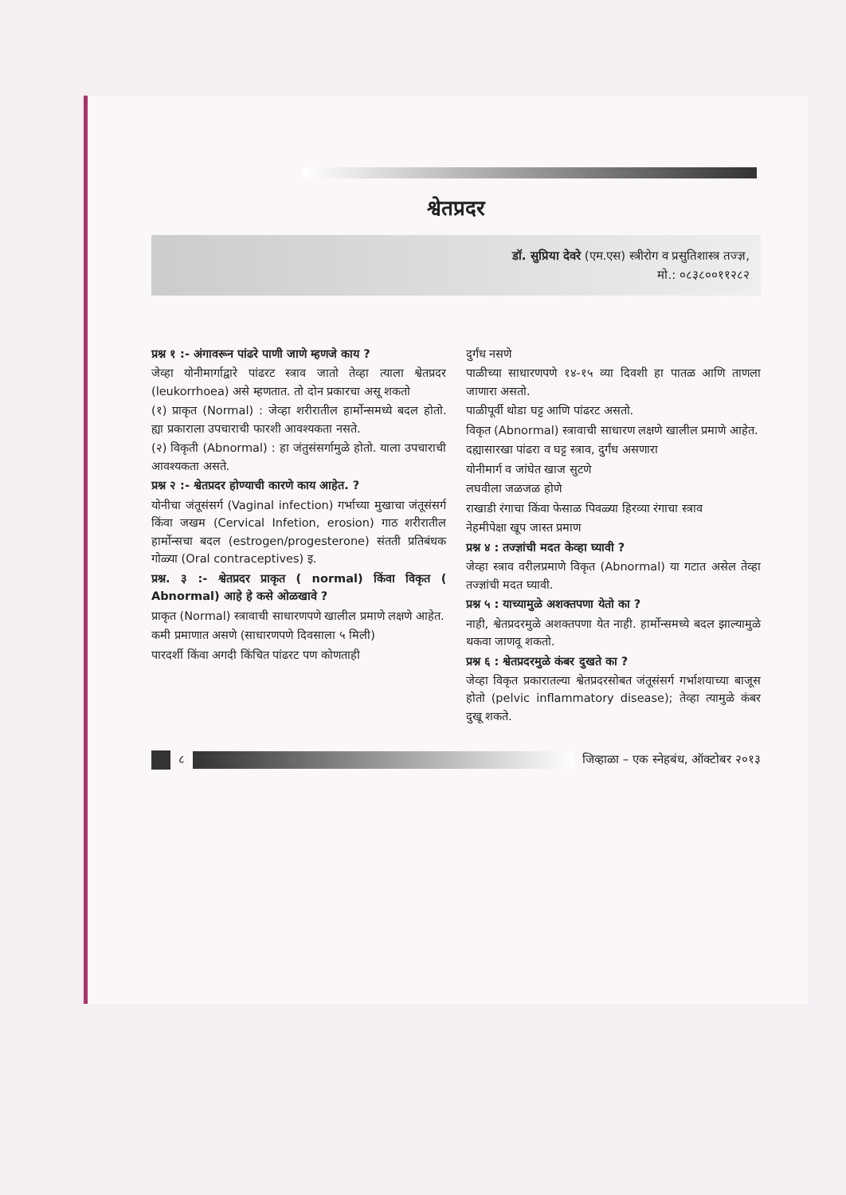श्वेतप्रदर
डॉ. सुप्रिया देवरे (एम.एस) स्त्रीरोग व प्रसुतिशास्त्र तज्ज्ञ,
मो.: ०८३८००११२८२
प्रश्न १ :- अंगावरून पांढरे पाणी जाणे म्हणजे काय ?
जेव्हा योनीमार्गाद्वारे पांढरट स्त्राव जातो तेव्हा त्याला श्वेतप्रदर (leukorrhoea) असे म्हणतात. तो दोन प्रकारचा असू शकतो
(१) प्राकृत (Normal) : जेव्हा शरीरातील हार्मोन्समध्ये बदल होतो. ह्या प्रकाराला उपचाराची फारशी आवश्यकता नसते.
(२) विकृती (Abnormal) : हा जंतुसंसर्गामुळे होतो. याला उपचाराची आवश्यकता असते.
प्रश्न २ :- श्वेतप्रदर होण्याची कारणे काय आहेत. ?
योनीचा जंतूसंसर्ग (Vaginal infection) गर्भाच्या मुखाचा जंतूसंसर्ग किंवा जखम (Cervical Infetion, erosion) गाठ शरीरातील हार्मोन्सचा बदल (estrogen/progesterone) संतती प्रतिबंधक गोळ्या (Oral contraceptives) इ.
प्रश्न. ३ :- श्वेतप्रदर प्राकृत ( normal) किंवा विकृत ( Abnormal) आहे हे कसे ओळखावे ?
प्राकृत (Normal) स्त्रावाची साधारणपणे खालील प्रमाणे लक्षणे आहेत.
कमी प्रमाणात असणे (साधारणपणे दिवसाला ५ मिली)
पारदर्शी किंवा अगदी किंचित पांढरट पण कोणताही
दुर्गंध नसणे
पाळीच्या साधारणपणे १४-१५ व्या दिवशी हा पातळ आणि ताणला जाणारा असतो.
पाळीपूर्वी थोडा घट्ट आणि पांढरट असतो.
विकृत (Abnormal) स्त्रावाची साधारण लक्षणे खालील प्रमाणे आहेत.
दह्यासारखा पांढरा व घट्ट स्त्राव, दुर्गंध असणारा
योनीमार्ग व जांघेत खाज सुटणे
लघवीला जळजळ होणे
राखाडी रंगाचा किंवा फेसाळ पिवळ्या हिरव्या रंगाचा स्त्राव
नेहमीपेक्षा खूप जास्त प्रमाण
प्रश्न ४ : तज्ज्ञांची मदत केव्हा घ्यावी ?
जेव्हा स्त्राव वरीलप्रमाणे विकृत (Abnormal) या गटात असेल तेव्हा तज्ज्ञांची मदत घ्यावी.
प्रश्न ५ : याच्यामुळे अशक्तपणा येतो का ?
नाही, श्वेतप्रदरमुळे अशक्तपणा येत नाही. हार्मोन्समध्ये बदल झाल्यामुळे थकवा जाणवू शकतो.
प्रश्न ६ : श्वेतप्रदरमुळे कंबर दुखते का ?
जेव्हा विकृत प्रकारातल्या श्वेतप्रदरसोबत जंतूसंसर्ग गर्भाशयाच्या बाजूस होतो (pelvic inflammatory disease); तेव्हा त्यामुळे कंबर दुखू शकते.
८
जिव्हाळा – एक स्नेहबंध, ऑक्टोबर २०१३